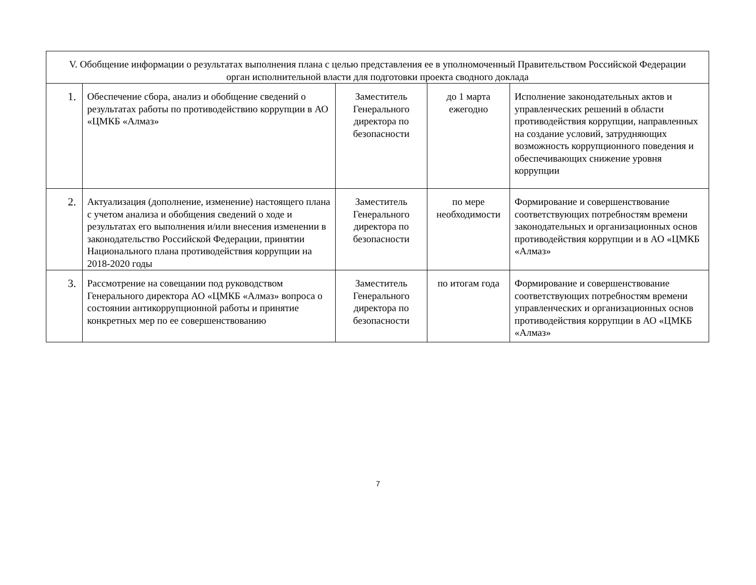| V. Обобщение информации о результатах выполнения плана с целью представления ее в уполномоченный Правительством Российской Федерации орган исполнительной власти для подготовки проекта сводного доклада | | | | |
| 1. | Обеспечение сбора, анализ и обобщение сведений о результатах работы по противодействию коррупции в АО «ЦМКБ «Алмаз» | Заместитель Генерального директора по безопасности | до 1 марта ежегодно | Исполнение законодательных актов и управленческих решений в области противодействия коррупции, направленных на создание условий, затрудняющих возможность коррупционного поведения и обеспечивающих снижение уровня коррупции |
| 2. | Актуализация (дополнение, изменение) настоящего плана с учетом анализа и обобщения сведений о ходе и результатах его выполнения и/или внесения изменении в законодательство Российской Федерации, принятии Национального плана противодействия коррупции на 2018-2020 годы | Заместитель Генерального директора по безопасности | по мере необходимости | Формирование и совершенствование соответствующих потребностям времени законодательных и организационных основ противодействия коррупции и в АО «ЦМКБ «Алмаз» |
| 3. | Рассмотрение на совещании под руководством Генерального директора АО «ЦМКБ «Алмаз» вопроса о состоянии антикоррупционной работы и принятие конкретных мер по ее совершенствованию | Заместитель Генерального директора по безопасности | по итогам года | Формирование и совершенствование соответствующих потребностям времени управленческих и организационных основ противодействия коррупции в АО «ЦМКБ «Алмаз» |
7